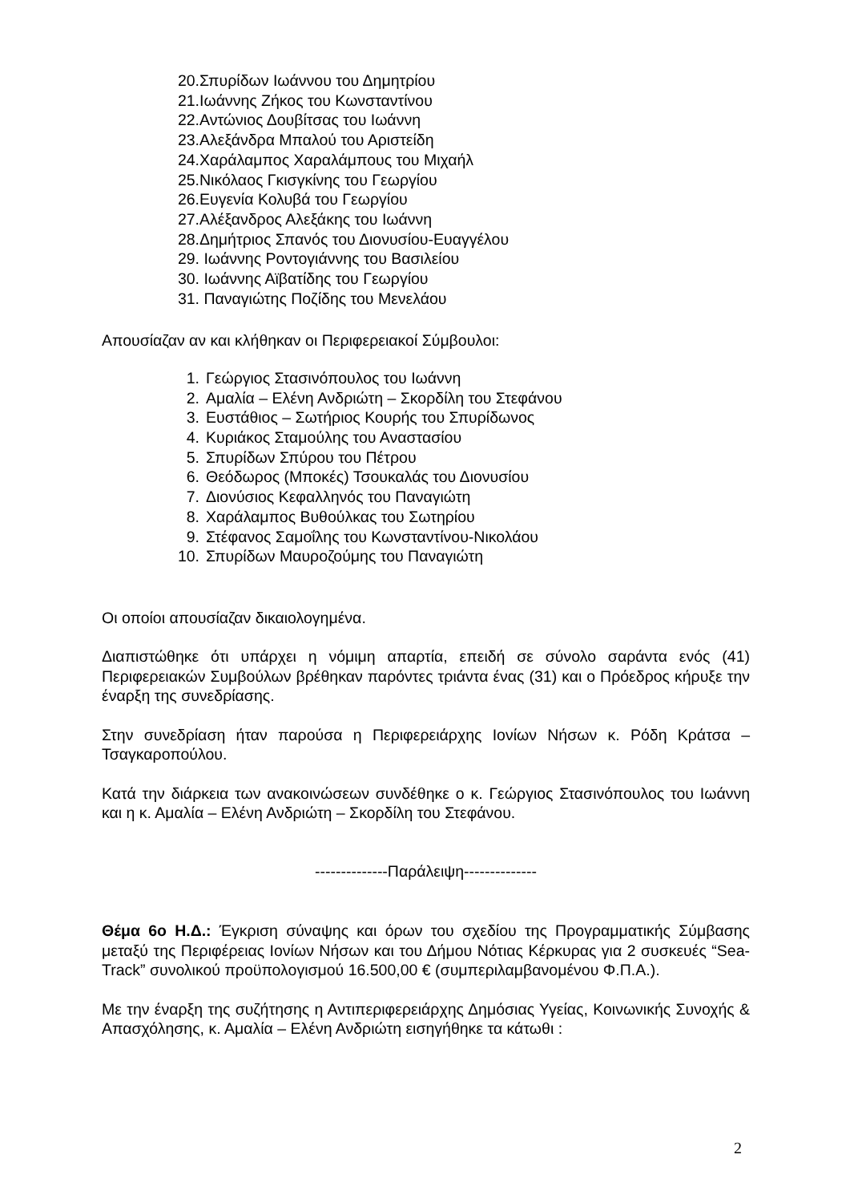20. Σπυρίδων Ιωάννου του Δημητρίου
21. Ιωάννης Ζήκος του Κωνσταντίνου
22. Αντώνιος Δουβίτσας του Ιωάννη
23. Αλεξάνδρα Μπαλού του Αριστείδη
24. Χαράλαμπος Χαραλάμπους του Μιχαήλ
25. Νικόλαος Γκισγκίνης του Γεωργίου
26. Ευγενία Κολυβά του Γεωργίου
27. Αλέξανδρος Αλεξάκης του Ιωάννη
28. Δημήτριος Σπανός του Διονυσίου-Ευαγγέλου
29. Ιωάννης Ροντογιάννης του Βασιλείου
30. Ιωάννης Αϊβατίδης του Γεωργίου
31. Παναγιώτης Ποζίδης του Μενελάου
Απουσίαζαν αν και κλήθηκαν οι Περιφερειακοί Σύμβουλοι:
1. Γεώργιος Στασινόπουλος του Ιωάννη
2. Αμαλία – Ελένη Ανδριώτη – Σκορδίλη του Στεφάνου
3. Ευστάθιος – Σωτήριος Κουρής του Σπυρίδωνος
4. Κυριάκος Σταμούλης του Αναστασίου
5. Σπυρίδων Σπύρου του Πέτρου
6. Θεόδωρος (Μποκές) Τσουκαλάς του Διονυσίου
7. Διονύσιος Κεφαλληνός του Παναγιώτη
8. Χαράλαμπος Βυθούλκας του Σωτηρίου
9. Στέφανος Σαμοΐλης του Κωνσταντίνου-Νικολάου
10. Σπυρίδων Μαυροζούμης του Παναγιώτη
Οι οποίοι απουσίαζαν δικαιολογημένα.
Διαπιστώθηκε ότι υπάρχει η νόμιμη απαρτία, επειδή σε σύνολο σαράντα ενός (41) Περιφερειακών Συμβούλων βρέθηκαν παρόντες τριάντα ένας (31) και ο Πρόεδρος κήρυξε την έναρξη της συνεδρίασης.
Στην συνεδρίαση ήταν παρούσα η Περιφερειάρχης Ιονίων Νήσων κ. Ρόδη Κράτσα – Τσαγκαροπούλου.
Κατά την διάρκεια των ανακοινώσεων συνδέθηκε ο κ. Γεώργιος Στασινόπουλος του Ιωάννη και η κ. Αμαλία – Ελένη Ανδριώτη – Σκορδίλη του Στεφάνου.
--------------Παράλειψη--------------
Θέμα 6ο Η.Δ.: Έγκριση σύναψης και όρων του σχεδίου της Προγραμματικής Σύμβασης μεταξύ της Περιφέρειας Ιονίων Νήσων και του Δήμου Νότιας Κέρκυρας για 2 συσκευές “Sea-Track” συνολικού προϋπολογισμού 16.500,00 € (συμπεριλαμβανομένου Φ.Π.Α.).
Με την έναρξη της συζήτησης η Αντιπεριφερειάρχης Δημόσιας Υγείας, Κοινωνικής Συνοχής & Απασχόλησης, κ. Αμαλία – Ελένη Ανδριώτη εισηγήθηκε τα κάτωθι :
2